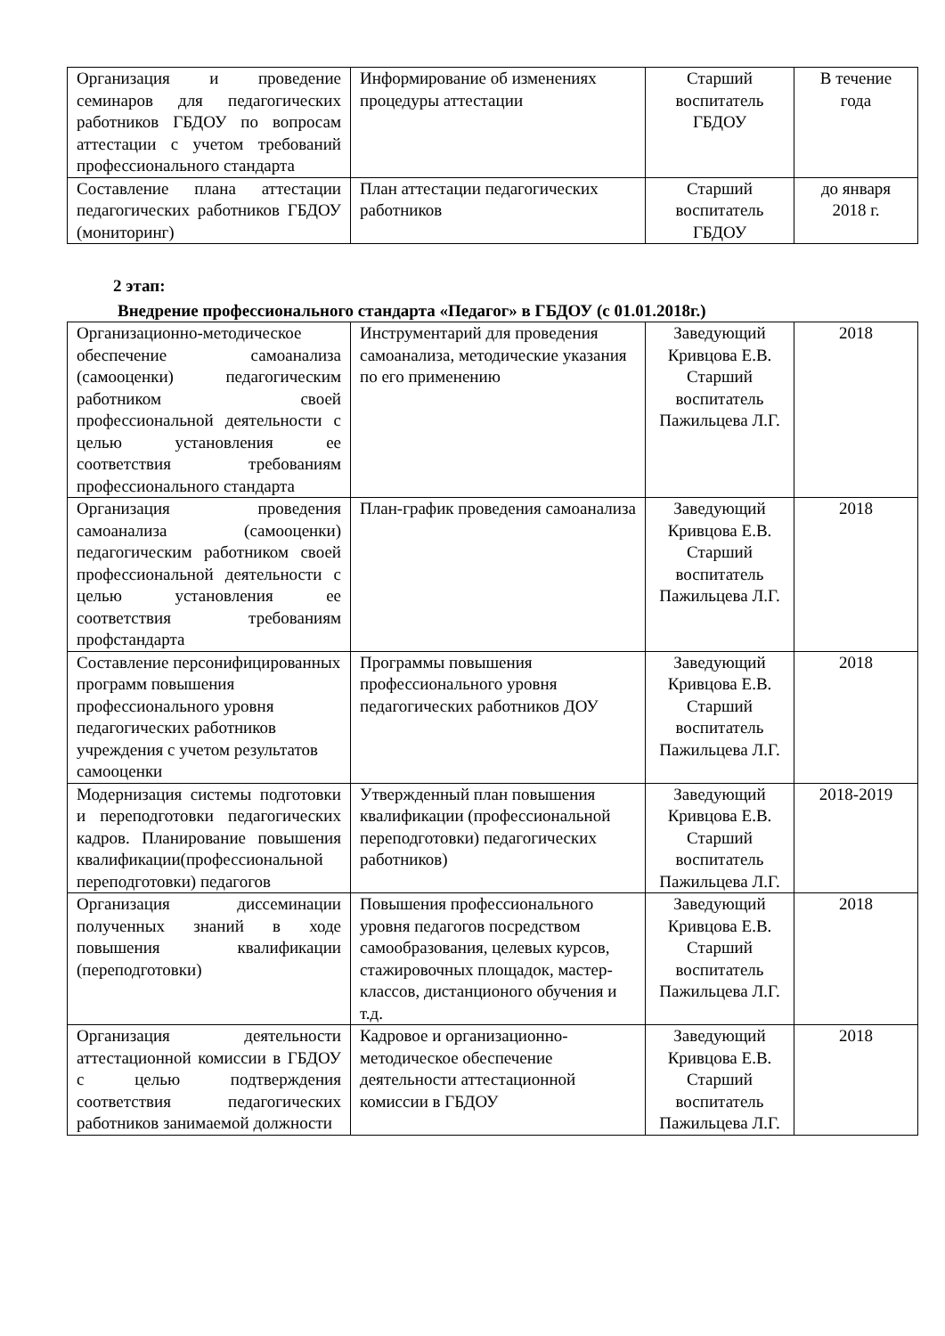| Организация и проведение семинаров для педагогических работников ГБДОУ по вопросам аттестации с учетом требований профессионального стандарта | Информирование об изменениях процедуры аттестации | Старший воспитатель ГБДОУ | В течение года |
| Составление плана аттестации педагогических работников ГБДОУ (мониторинг) | План аттестации педагогических работников | Старший воспитатель ГБДОУ | до января 2018 г. |
2 этап:
Внедрение профессионального стандарта «Педагог» в ГБДОУ (с 01.01.2018г.)
| Организационно-методическое обеспечение самоанализа (самооценки) педагогическим работником своей профессиональной деятельности с целью установления ее соответствия требованиям профессионального стандарта | Инструментарий для проведения самоанализа, методические указания по его применению | Заведующий Кривцова Е.В. Старший воспитатель Пажильцева Л.Г. | 2018 |
| Организация проведения самоанализа (самооценки) педагогическим работником своей профессиональной деятельности с целью установления ее соответствия требованиям профстандарта | План-график проведения самоанализа | Заведующий Кривцова Е.В. Старший воспитатель Пажильцева Л.Г. | 2018 |
| Составление персонифицированных программ повышения профессионального уровня педагогических работников учреждения с учетом результатов самооценки | Программы повышения профессионального уровня педагогических работников ДОУ | Заведующий Кривцова Е.В. Старший воспитатель Пажильцева Л.Г. | 2018 |
| Модернизация системы подготовки и переподготовки педагогических кадров. Планирование повышения квалификации(профессиональной переподготовки) педагогов | Утвержденный план повышения квалификации (профессиональной переподготовки) педагогических работников) | Заведующий Кривцова Е.В. Старший воспитатель Пажильцева Л.Г. | 2018-2019 |
| Организация диссеминации полученных знаний в ходе повышения квалификации (переподготовки) | Повышения профессионального уровня педагогов посредством самообразования, целевых курсов, стажировочных площадок, мастер-классов, дистанционого обучения и т.д. | Заведующий Кривцова Е.В. Старший воспитатель Пажильцева Л.Г. | 2018 |
| Организация деятельности аттестационной комиссии в ГБДОУ с целью подтверждения соответствия педагогических работников занимаемой должности | Кадровое и организационно-методическое обеспечение деятельности аттестационной комиссии в ГБДОУ | Заведующий Кривцова Е.В. Старший воспитатель Пажильцева Л.Г. | 2018 |